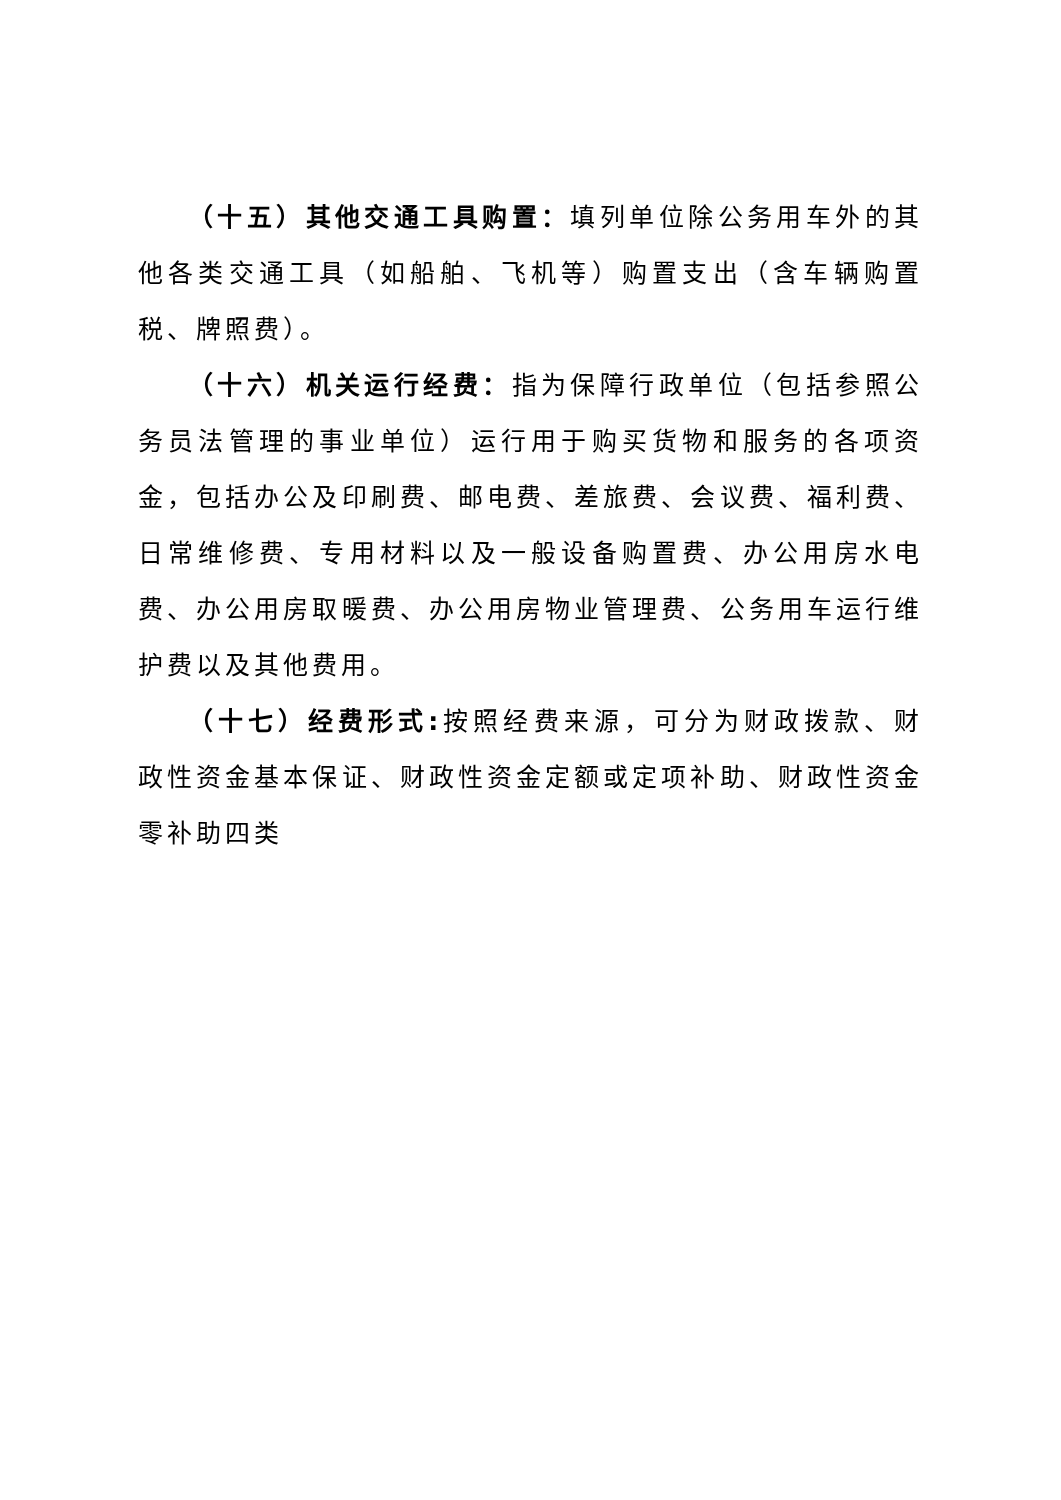（十五）其他交通工具购置：填列单位除公务用车外的其他各类交通工具（如船舶、飞机等）购置支出（含车辆购置税、牌照费）。
（十六）机关运行经费：指为保障行政单位（包括参照公务员法管理的事业单位）运行用于购买货物和服务的各项资金，包括办公及印刷费、邮电费、差旅费、会议费、福利费、日常维修费、专用材料以及一般设备购置费、办公用房水电费、办公用房取暖费、办公用房物业管理费、公务用车运行维护费以及其他费用。
（十七）经费形式: 按照经费来源，可分为财政拨款、财政性资金基本保证、财政性资金定额或定项补助、财政性资金零补助四类